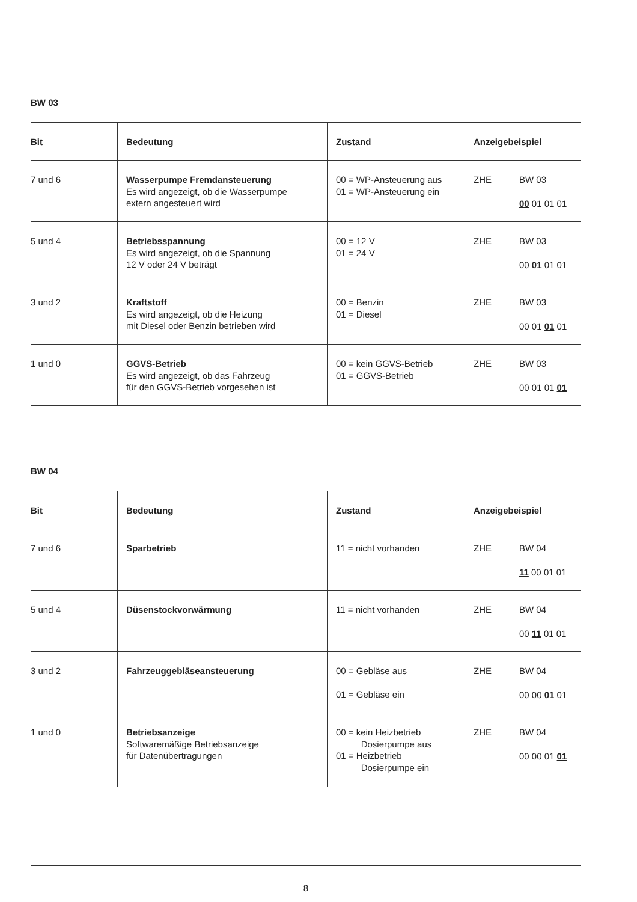BW 03
| Bit | Bedeutung | Zustand | Anzeigebeispiel |
| --- | --- | --- | --- |
| 7 und 6 | Wasserpumpe Fremdansteuerung Es wird angezeigt, ob die Wasserpumpe extern angesteuert wird | 00 = WP-Ansteuerung aus 01 = WP-Ansteuerung ein | ZHE BW 03 00 01 01 01 |
| 5 und 4 | Betriebsspannung Es wird angezeigt, ob die Spannung 12 V oder 24 V beträgt | 00 = 12 V 01 = 24 V | ZHE BW 03 00 01 01 01 |
| 3 und 2 | Kraftstoff Es wird angezeigt, ob die Heizung mit Diesel oder Benzin betrieben wird | 00 = Benzin 01 = Diesel | ZHE BW 03 00 01 01 01 |
| 1 und 0 | GGVS-Betrieb Es wird angezeigt, ob das Fahrzeug für den GGVS-Betrieb vorgesehen ist | 00 = kein GGVS-Betrieb 01 = GGVS-Betrieb | ZHE BW 03 00 01 01 01 |
BW 04
| Bit | Bedeutung | Zustand | Anzeigebeispiel |
| --- | --- | --- | --- |
| 7 und 6 | Sparbetrieb | 11 = nicht vorhanden | ZHE BW 04 11 00 01 01 |
| 5 und 4 | Düsenstockvorwärmung | 11 = nicht vorhanden | ZHE BW 04 00 11 01 01 |
| 3 und 2 | Fahrzeuggebläseansteuerung | 00 = Gebläse aus 01 = Gebläse ein | ZHE BW 04 00 00 01 01 |
| 1 und 0 | Betriebsanzeige Softwaremäßige Betriebsanzeige für Datenübertragungen | 00 = kein Heizbetrieb Dosierpumpe aus 01 = Heizbetrieb Dosierpumpe ein | ZHE BW 04 00 00 01 01 |
8